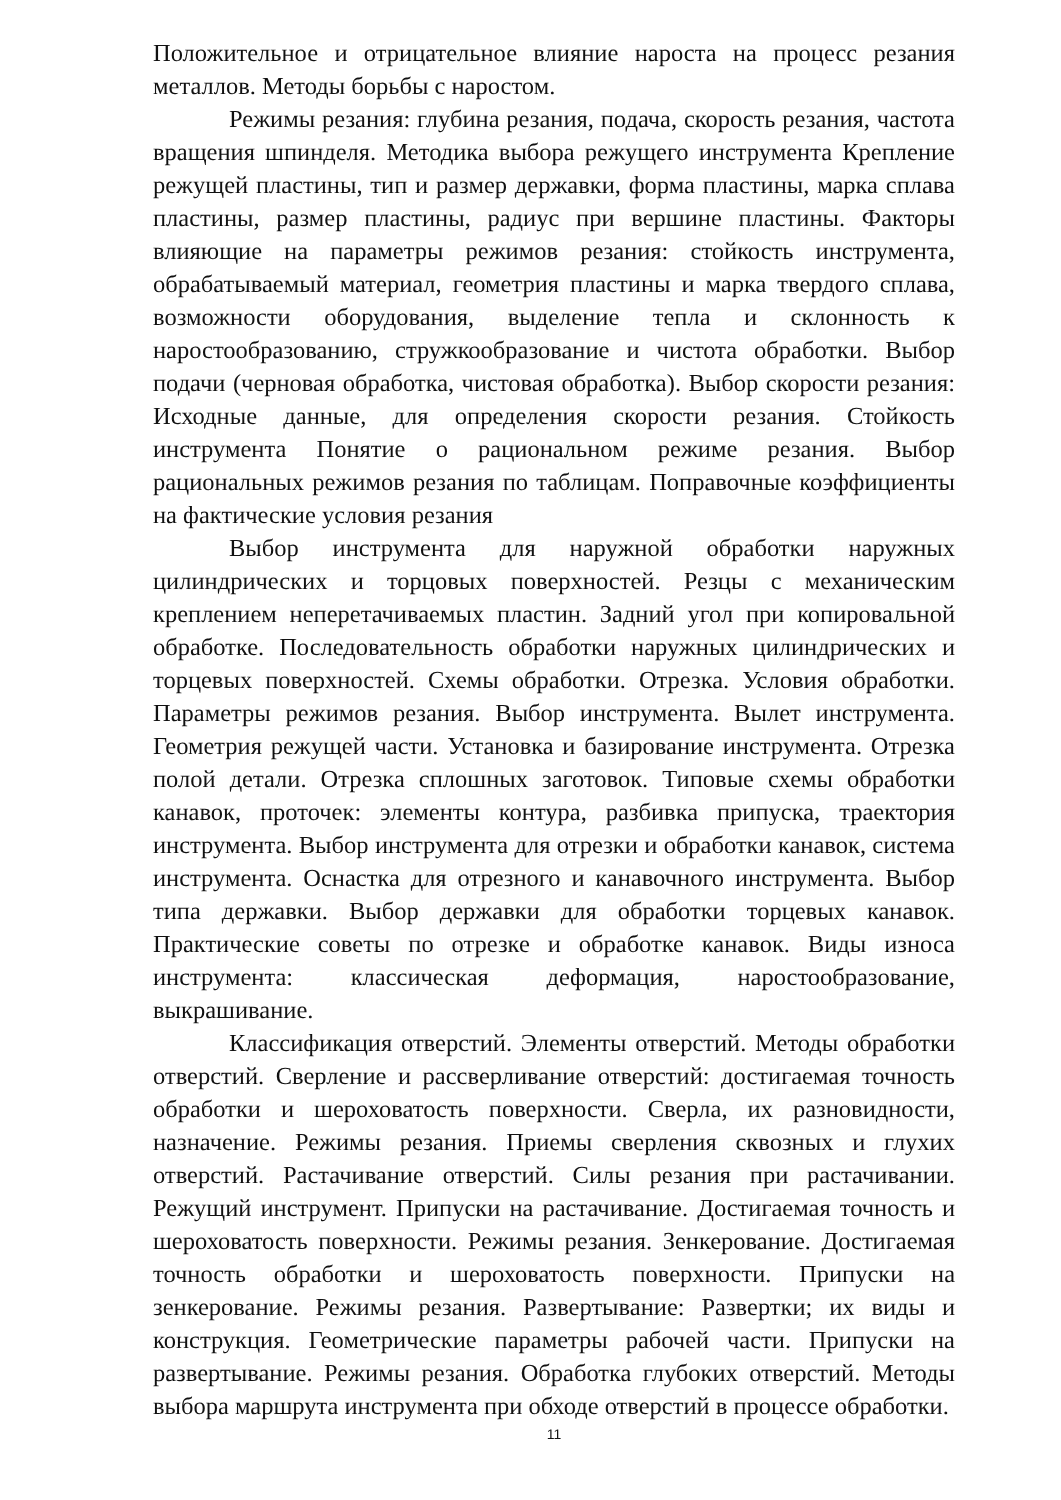Положительное и отрицательное влияние нароста на процесс резания металлов. Методы борьбы с наростом.
Режимы резания: глубина резания, подача, скорость резания, частота вращения шпинделя. Методика выбора режущего инструмента Крепление режущей пластины, тип и размер державки, форма пластины, марка сплава пластины, размер пластины, радиус при вершине пластины. Факторы влияющие на параметры режимов резания: стойкость инструмента, обрабатываемый материал, геометрия пластины и марка твердого сплава, возможности оборудования, выделение тепла и склонность к наростообразованию, стружкообразование и чистота обработки. Выбор подачи (черновая обработка, чистовая обработка). Выбор скорости резания: Исходные данные, для определения скорости резания. Стойкость инструмента Понятие о рациональном режиме резания. Выбор рациональных режимов резания по таблицам. Поправочные коэффициенты на фактические условия резания
Выбор инструмента для наружной обработки наружных цилиндрических и торцовых поверхностей. Резцы с механическим креплением неперетачиваемых пластин. Задний угол при копировальной обработке. Последовательность обработки наружных цилиндрических и торцевых поверхностей. Схемы обработки. Отрезка. Условия обработки. Параметры режимов резания. Выбор инструмента. Вылет инструмента. Геометрия режущей части. Установка и базирование инструмента. Отрезка полой детали. Отрезка сплошных заготовок. Типовые схемы обработки канавок, проточек: элементы контура, разбивка припуска, траектория инструмента. Выбор инструмента для отрезки и обработки канавок, система инструмента. Оснастка для отрезного и канавочного инструмента. Выбор типа державки. Выбор державки для обработки торцевых канавок. Практические советы по отрезке и обработке канавок. Виды износа инструмента: классическая деформация, наростообразование, выкрашивание.
Классификация отверстий. Элементы отверстий. Методы обработки отверстий. Сверление и рассверливание отверстий: достигаемая точность обработки и шероховатость поверхности. Сверла, их разновидности, назначение. Режимы резания. Приемы сверления сквозных и глухих отверстий. Растачивание отверстий. Силы резания при растачивании. Режущий инструмент. Припуски на растачивание. Достигаемая точность и шероховатость поверхности. Режимы резания. Зенкерование. Достигаемая точность обработки и шероховатость поверхности. Припуски на зенкерование. Режимы резания. Развертывание: Развертки; их виды и конструкция. Геометрические параметры рабочей части. Припуски на развертывание. Режимы резания. Обработка глубоких отверстий. Методы выбора маршрута инструмента при обходе отверстий в процессе обработки.
11